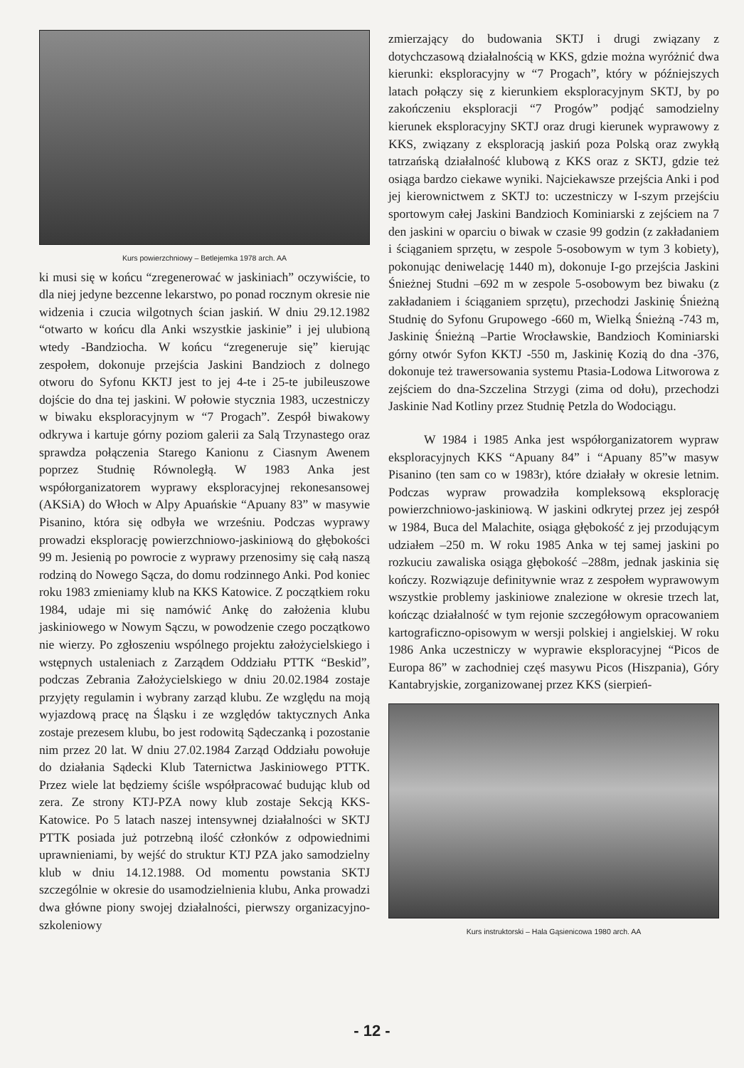Kurs powierzchniowy – Betlejemka 1978 arch. AA
ki musi się w końcu “zregenerować w jaskiniach” oczywiście, to dla niej jedyne bezcenne lekarstwo, po ponad rocznym okresie nie widzenia i czucia wilgotnych ścian jaskiń. W dniu 29.12.1982 “otwarto w końcu dla Anki wszystkie jaskinie” i jej ulubioną wtedy -Bandziocha. W końcu “zregeneruje się” kierując zespołem, dokonuje przejścia Jaskini Bandzioch z dolnego otworu do Syfonu KKTJ jest to jej 4-te i 25-te jubileuszowe dojście do dna tej jaskini. W połowie stycznia 1983, uczestniczy w biwaku eksploracyjnym w “7 Progach”. Zespół biwakowy odkrywa i kartuje górny poziom galerii za Salą Trzynastego oraz sprawdza połączenia Starego Kanionu z Ciasnym Awenem poprzez Studnię Równoległą. W 1983 Anka jest współorganizatorem wyprawy eksploracyjnej rekonesansowej (AKSiA) do Włoch w Alpy Apuańskie “Apuany 83” w masywie Pisanino, która się odbyła we wrześniu. Podczas wyprawy prowadzi eksplorację powierzchniowo-jaskiniową do głębokości 99 m. Jesienią po powrocie z wyprawy przenosimy się całą naszą rodziną do Nowego Sącza, do domu rodzinnego Anki. Pod koniec roku 1983 zmieniamy klub na KKS Katowice. Z początkiem roku 1984, udaje mi się namówić Ankę do założenia klubu jaskiniowego w Nowym Sączu, w powodzenie czego początkowo nie wierzy. Po zgłoszeniu wspólnego projektu założycielskiego i wstępnych ustaleniach z Zarządem Oddziału PTTK “Beskid”, podczas Zebrania Założycielskiego w dniu 20.02.1984 zostaje przyjęty regulamin i wybrany zarząd klubu. Ze względu na moją wyjazdową pracę na Śląsku i ze względów taktycznych Anka zostaje prezesem klubu, bo jest rodowitą Sądeczanką i pozostanie nim przez 20 lat. W dniu 27.02.1984 Zarząd Oddziału powołuje do działania Sądecki Klub Taternictwa Jaskiniowego PTTK. Przez wiele lat będziemy ściśle współpracować budując klub od zera. Ze strony KTJ-PZA nowy klub zostaje Sekcją KKS-Katowice. Po 5 latach naszej intensywnej działalności w SKTJ PTTK posiada już potrzebną ilość członków z odpowiednimi uprawnieniami, by wejść do struktur KTJ PZA jako samodzielny klub w dniu 14.12.1988. Od momentu powstania SKTJ szczególnie w okresie do usamodzielnienia klubu, Anka prowadzi dwa główne piony swojej działalności, pierwszy organizacyjno-szkoleniowy
zmierzający do budowania SKTJ i drugi związany z dotychczasową działalnością w KKS, gdzie można wyróżnić dwa kierunki: eksploracyjny w “7 Progach”, który w późniejszych latach połączy się z kierunkiem eksploracyjnym SKTJ, by po zakończeniu eksploracji “7 Progów” podjąć samodzielny kierunek eksploracyjny SKTJ oraz drugi kierunek wyprawowy z KKS, związany z eksploracją jaskiń poza Polską oraz zwykłą tatrzańską działalność klubową z KKS oraz z SKTJ, gdzie też osiąga bardzo ciekawe wyniki. Najciekawsze przejścia Anki i pod jej kierownictwem z SKTJ to: uczestniczy w I-szym przejściu sportowym całej Jaskini Bandzioch Kominiarski z zejściem na 7 den jaskini w oparciu o biwak w czasie 99 godzin (z zakładaniem i ściąganiem sprzętu, w zespole 5-osobowym w tym 3 kobiety), pokonując deniwelację 1440 m), dokonuje I-go przejścia Jaskini Śnieżnej Studni –692 m w zespole 5-osobowym bez biwaku (z zakładaniem i ściąganiem sprzętu), przechodzi Jaskinię Śnieżną Studnię do Syfonu Grupowego -660 m, Wielką Śnieżną -743 m, Jaskinię Śnieżną –Partie Wrocławskie, Bandzioch Kominiarski górny otwór Syfon KKTJ -550 m, Jaskinię Kozią do dna -376, dokonuje też trawersowania systemu Ptasia-Lodowa Litworowa z zejściem do dna-Szczelina Strzygi (zima od dołu), przechodzi Jaskinie Nad Kotliny przez Studnię Petzla do Wodociągu.
W 1984 i 1985 Anka jest współorganizatorem wypraw eksploracyjnych KKS “Apuany 84” i “Apuany 85”w masyw Pisanino (ten sam co w 1983r), które działały w okresie letnim. Podczas wypraw prowadziła kompleksową eksplorację powierzchniowo-jaskiniową. W jaskini odkrytej przez jej zespół w 1984, Buca del Malachite, osiąga głębokość z jej przodującym udziałem –250 m. W roku 1985 Anka w tej samej jaskini po rozkuciu zawaliska osiąga głębokość –288m, jednak jaskinia się kończy. Rozwiązuje definitywnie wraz z zespołem wyprawowym wszystkie problemy jaskiniowe znalezione w okresie trzech lat, kończąc działalność w tym rejonie szczegółowym opracowaniem kartograficzno-opisowym w wersji polskiej i angielskiej. W roku 1986 Anka uczestniczy w wyprawie eksploracyjnej “Picos de Europa 86” w zachodniej częś masywu Picos (Hiszpania), Góry Kantabryjskie, zorganizowanej przez KKS (sierpień-
Kurs instruktorski – Hala Gąsienicowa 1980 arch. AA
- 12 -